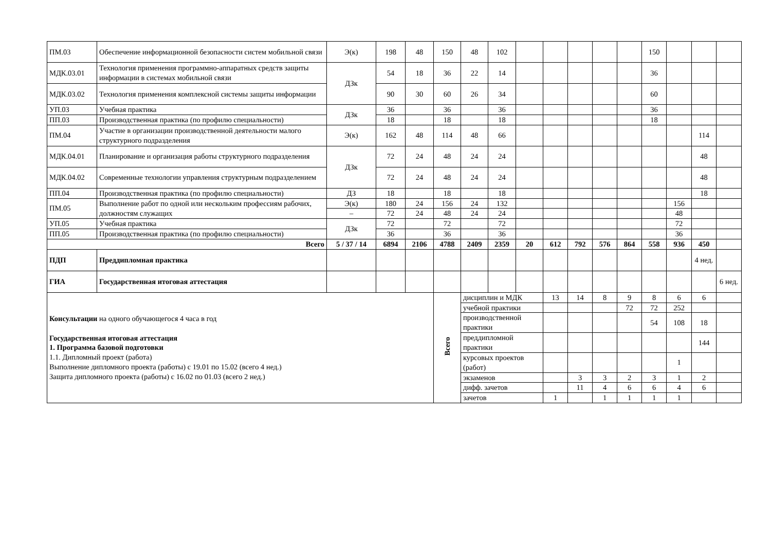| ПМ.03 | Обеспечение информационной безопасности систем мобильной связи | Э(к) | 198 | 48 | 150 | 48 | 102 | | | | | | 150 | | | |
| МДК.03.01 | Технология применения программно-аппаратных средств защиты информации в системах мобильной связи | ДЗк | 54 | 18 | 36 | 22 | 14 | | | | | | 36 | | | |
| МДК.03.02 | Технология применения комплексной системы защиты информации | | 90 | 30 | 60 | 26 | 34 | | | | | | 60 | | | |
| УП.03 | Учебная практика | ДЗк | 36 | | 36 | | 36 | | | | | | 36 | | | |
| ПП.03 | Производственная практика (по профилю специальности) | | 18 | | 18 | | 18 | | | | | | 18 | | | |
| ПМ.04 | Участие в организации производственной деятельности малого структурного подразделения | Э(к) | 162 | 48 | 114 | 48 | 66 | | | | | | | | 114 | |
| МДК.04.01 | Планирование и организация работы структурного подразделения | ДЗк | 72 | 24 | 48 | 24 | 24 | | | | | | | | 48 | |
| МДК.04.02 | Современные технологии управления структурным подразделением | | 72 | 24 | 48 | 24 | 24 | | | | | | | | 48 | |
| ПП.04 | Производственная практика (по профилю специальности) | ДЗ | 18 | | 18 | | 18 | | | | | | | | 18 | |
| ПМ.05 | Выполнение работ по одной или нескольким профессиям рабочих, должностям служащих | Э(к) | 180 | 24 | 156 | 24 | 132 | | | | | | | 156 | | |
| | | – | 72 | 24 | 48 | 24 | 24 | | | | | | | 48 | | |
| УП.05 | Учебная практика | ДЗк | 72 | | 72 | | 72 | | | | | | | 72 | | |
| ПП.05 | Производственная практика (по профилю специальности) | | 36 | | 36 | | 36 | | | | | | | 36 | | |
| Всего | | 5 / 37 / 14 | 6894 | 2106 | 4788 | 2409 | 2359 | 20 | 612 | 792 | 576 | 864 | 558 | 936 | 450 | |
| ПДП | Преддипломная практика | | | | | | | | | | | | | | 4 нед. | |
| ГИА | Государственная итоговая аттестация | | | | | | | | | | | | | | | 6 нед. |
| Консультации на одного обучающегося 4 часа в год Государственная итоговая аттестация 1. Программа базовой подготовки 1.1. Дипломный проект (работа) Выполнение дипломного проекта (работы) с 19.01 по 15.02 (всего 4 нед.) Защита дипломного проекта (работы) с 16.02 по 01.03 (всего 2 нед.) | | | | | Всего | дисциплин и МДК | | | 13 | 14 | 8 | 9 | 8 | 6 | 6 | |
| | | | | | | учебной практики | | | | | | 72 | 72 | 252 | | |
| | | | | | | производственной практики | | | | | | | 54 | 108 | 18 | |
| | | | | | | преддипломной практики | | | | | | | | | 144 | |
| | | | | | | курсовых проектов (работ) | | | | | | | | 1 | | |
| | | | | | | экзаменов | | | | 3 | 3 | 2 | 3 | 1 | 2 | |
| | | | | | | дифф. зачетов | | | | 11 | 4 | 6 | 6 | 4 | 6 | |
| | | | | | | зачетов | | | 1 | | 1 | 1 | 1 | 1 | | |